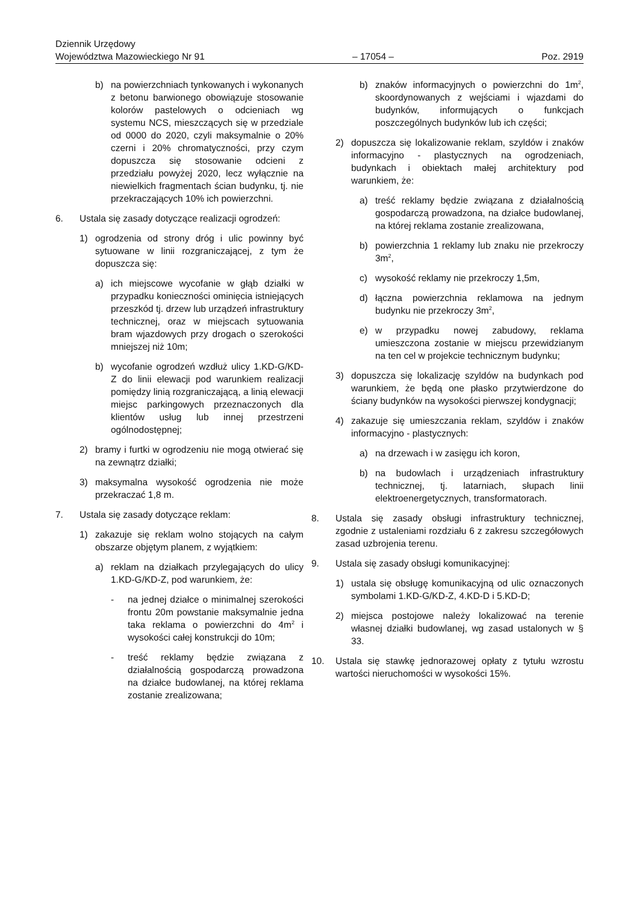Dziennik Urzędowy
Województwa Mazowieckiego Nr 91
– 17054 –
Poz. 2919
b) na powierzchniach tynkowanych i wykonanych z betonu barwionego obowiązuje stosowanie kolorów pastelowych o odcieniach wg systemu NCS, mieszczących się w przedziale od 0000 do 2020, czyli maksymalnie o 20% czerni i 20% chromatyczności, przy czym dopuszcza się stosowanie odcieni z przedziału powyżej 2020, lecz wyłącznie na niewielkich fragmentach ścian budynku, tj. nie przekraczających 10% ich powierzchni.
6. Ustala się zasady dotyczące realizacji ogrodzeń:
1) ogrodzenia od strony dróg i ulic powinny być sytuowane w linii rozgraniczającej, z tym że dopuszcza się:
a) ich miejscowe wycofanie w głąb działki w przypadku konieczności ominięcia istniejących przeszkód tj. drzew lub urządzeń infrastruktury technicznej, oraz w miejscach sytuowania bram wjazdowych przy drogach o szerokości mniejszej niż 10m;
b) wycofanie ogrodzeń wzdłuż ulicy 1.KD-G/KD-Z do linii elewacji pod warunkiem realizacji pomiędzy linią rozgraniczającą, a linią elewacji miejsc parkingowych przeznaczonych dla klientów usług lub innej przestrzeni ogólnodostępnej;
2) bramy i furtki w ogrodzeniu nie mogą otwierać się na zewnątrz działki;
3) maksymalna wysokość ogrodzenia nie może przekraczać 1,8 m.
7. Ustala się zasady dotyczące reklam:
1) zakazuje się reklam wolno stojących na całym obszarze objętym planem, z wyjątkiem:
a) reklam na działkach przylegających do ulicy 1.KD-G/KD-Z, pod warunkiem, że:
- na jednej działce o minimalnej szerokości frontu 20m powstanie maksymalnie jedna taka reklama o powierzchni do 4m<sup>2</sup> i wysokości całej konstrukcji do 10m;
- treść reklamy będzie związana z działalnością gospodarczą prowadzona na działce budowlanej, na której reklama zostanie zrealizowana;
b) znaków informacyjnych o powierzchni do 1m<sup>2</sup>, skoordynowanych z wejściami i wjazdami do budynków, informujących o funkcjach poszczególnych budynków lub ich części;
2) dopuszcza się lokalizowanie reklam, szyldów i znaków informacyjno - plastycznych na ogrodzeniach, budynkach i obiektach małej architektury pod warunkiem, że:
a) treść reklamy będzie związana z działalnością gospodarczą prowadzona, na działce budowlanej, na której reklama zostanie zrealizowana,
b) powierzchnia 1 reklamy lub znaku nie przekroczy 3m<sup>2</sup>,
c) wysokość reklamy nie przekroczy 1,5m,
d) łączna powierzchnia reklamowa na jednym budynku nie przekroczy 3m<sup>2</sup>,
e) w przypadku nowej zabudowy, reklama umieszczona zostanie w miejscu przewidzianym na ten cel w projekcie technicznym budynku;
3) dopuszcza się lokalizację szyldów na budynkach pod warunkiem, że będą one płasko przytwierdzone do ściany budynków na wysokości pierwszej kondygnacji;
4) zakazuje się umieszczania reklam, szyldów i znaków informacyjno - plastycznych:
a) na drzewach i w zasięgu ich koron,
b) na budowlach i urządzeniach infrastruktury technicznej, tj. latarniach, słupach linii elektroenergetycznych, transformatorach.
8. Ustala się zasady obsługi infrastruktury technicznej, zgodnie z ustaleniami rozdziału 6 z zakresu szczegółowych zasad uzbrojenia terenu.
9. Ustala się zasady obsługi komunikacyjnej:
1) ustala się obsługę komunikacyjną od ulic oznaczonych symbolami 1.KD-G/KD-Z, 4.KD-D i 5.KD-D;
2) miejsca postojowe należy lokalizować na terenie własnej działki budowlanej, wg zasad ustalonych w § 33.
10. Ustala się stawkę jednorazowej opłaty z tytułu wzrostu wartości nieruchomości w wysokości 15%.